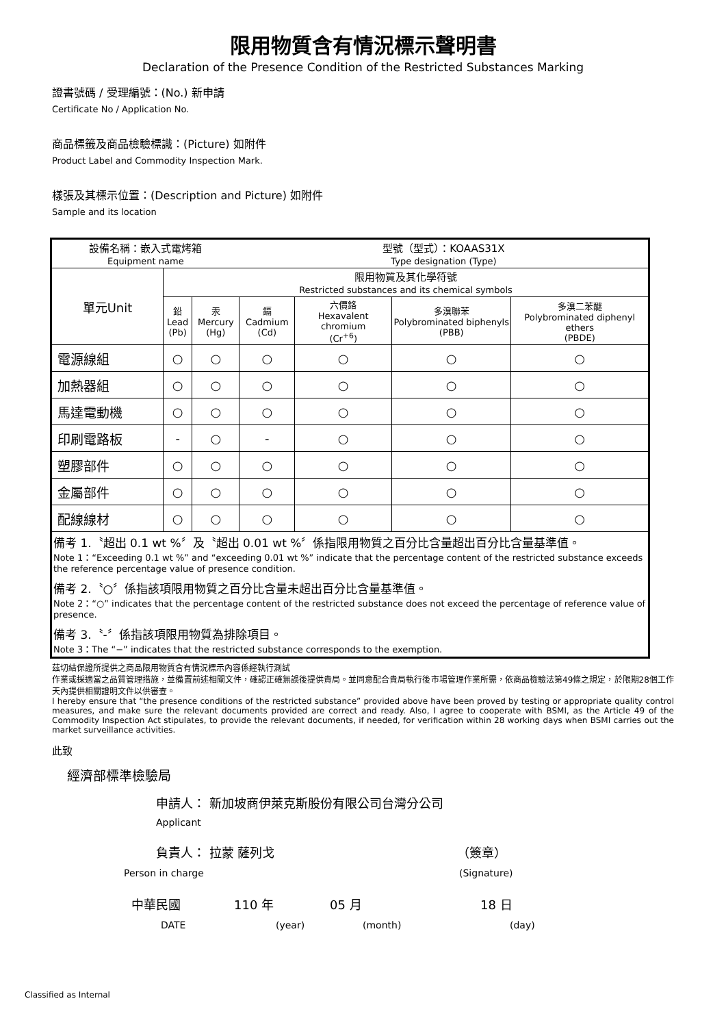限用物質含有情況標示聲明書
Declaration of the Presence Condition of the Restricted Substances Marking
證書號碼 / 受理編號：(No.) 新申請
Certificate No / Application No.
商品標籤及商品檢驗標識：(Picture) 如附件
Product Label and Commodity Inspection Mark.
樣張及其標示位置：(Description and Picture) 如附件
Sample and its location
| 設備名稱：嵌入式電烤箱 Equipment name | | | 型號（型式）：KOAAS31X Type designation (Type) | | | |
| 單元Unit | 限用物質及其化學符號 Restricted substances and its chemical symbols | | | | | |
| | 鉛 Lead (Pb) | 汞 Mercury (Hg) | 鎘 Cadmium (Cd) | 六價鉻 Hexavalent chromium (Cr<sup>+6</sup>) | 多溴聯苯 Polybrominated biphenyls (PBB) | 多溴二苯醚 Polybrominated diphenyl ethers (PBDE) |
| 電源線組 | ○ | ○ | ○ | ○ | ○ | ○ |
| 加熱器組 | ○ | ○ | ○ | ○ | ○ | ○ |
| 馬達電動機 | ○ | ○ | ○ | ○ | ○ | ○ |
| 印刷電路板 | - | ○ | - | ○ | ○ | ○ |
| 塑膠部件 | ○ | ○ | ○ | ○ | ○ | ○ |
| 金屬部件 | ○ | ○ | ○ | ○ | ○ | ○ |
| 配線線材 | ○ | ○ | ○ | ○ | ○ | ○ |
| 備考 1.〝超出 0.1 wt %〞及〝超出 0.01 wt %〞係指限用物質之百分比含量超出百分比含量基準值。 Note 1：“Exceeding 0.1 wt %” and “exceeding 0.01 wt %” indicate that the percentage content of the restricted substance exceeds the reference percentage value of presence condition. 備考 2.〝○〞係指該項限用物質之百分比含量未超出百分比含量基準值。 Note 2：“○” indicates that the percentage content of the restricted substance does not exceed the percentage of reference value of presence. 備考 3.〝-〞係指該項限用物質為排除項目。 Note 3：The “−” indicates that the restricted substance corresponds to the exemption. | | | | | | |
茲切結保證所提供之商品限用物質含有情況標示內容係經執行測試
作業或採適當之品質管理措施，並備置前述相關文件，確認正確無誤後提供貴局。並同意配合貴局執行後市場管理作業所需，依商品檢驗法第49條之規定，於限期28個工作天內提供相關證明文件以供審查。
I hereby ensure that “the presence conditions of the restricted substance” provided above have been proved by testing or appropriate quality control measures, and make sure the relevant documents provided are correct and ready. Also, I agree to cooperate with BSMI, as the Article 49 of the Commodity Inspection Act stipulates, to provide the relevant documents, if needed, for verification within 28 working days when BSMI carries out the market surveillance activities.
此致
經濟部標準檢驗局
申請人： 新加坡商伊萊克斯股份有限公司台灣分公司
Applicant
負責人： 拉蒙 薩列戈 （簽章）
Person in charge (Signature)
中華民國 110 年 05 月 18 日
DATE (year) (month) (day)
Classified as Internal